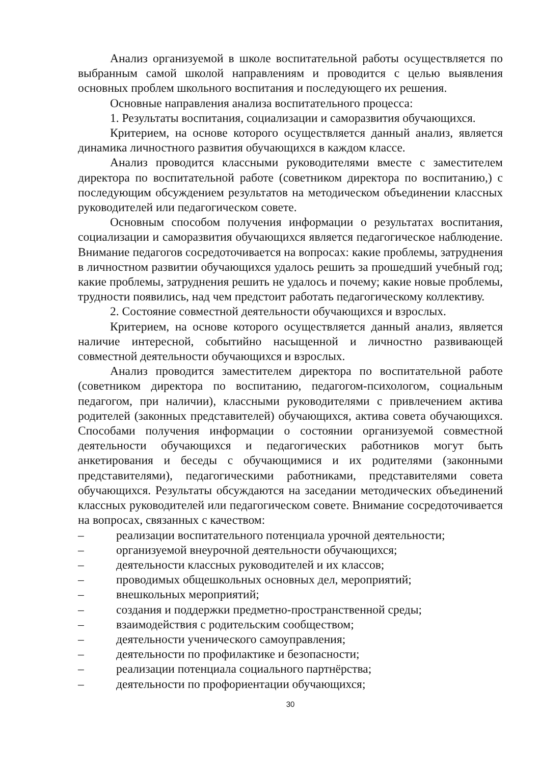Анализ организуемой в школе воспитательной работы осуществляется по выбранным самой школой направлениям и проводится с целью выявления основных проблем школьного воспитания и последующего их решения.
Основные направления анализа воспитательного процесса:
1. Результаты воспитания, социализации и саморазвития обучающихся.
Критерием, на основе которого осуществляется данный анализ, является динамика личностного развития обучающихся в каждом классе.
Анализ проводится классными руководителями вместе с заместителем директора по воспитательной работе (советником директора по воспитанию,) с последующим обсуждением результатов на методическом объединении классных руководителей или педагогическом совете.
Основным способом получения информации о результатах воспитания, социализации и саморазвития обучающихся является педагогическое наблюдение. Внимание педагогов сосредоточивается на вопросах: какие проблемы, затруднения в личностном развитии обучающихся удалось решить за прошедший учебный год; какие проблемы, затруднения решить не удалось и почему; какие новые проблемы, трудности появились, над чем предстоит работать педагогическому коллективу.
2. Состояние совместной деятельности обучающихся и взрослых.
Критерием, на основе которого осуществляется данный анализ, является наличие интересной, событийно насыщенной и личностно развивающей совместной деятельности обучающихся и взрослых.
Анализ проводится заместителем директора по воспитательной работе (советником директора по воспитанию, педагогом-психологом, социальным педагогом, при наличии), классными руководителями с привлечением актива родителей (законных представителей) обучающихся, актива совета обучающихся. Способами получения информации о состоянии организуемой совместной деятельности обучающихся и педагогических работников могут быть анкетирования и беседы с обучающимися и их родителями (законными представителями), педагогическими работниками, представителями совета обучающихся. Результаты обсуждаются на заседании методических объединений классных руководителей или педагогическом совете. Внимание сосредоточивается на вопросах, связанных с качеством:
– реализации воспитательного потенциала урочной деятельности;
– организуемой внеурочной деятельности обучающихся;
– деятельности классных руководителей и их классов;
– проводимых общешкольных основных дел, мероприятий;
– внешкольных мероприятий;
– создания и поддержки предметно-пространственной среды;
– взаимодействия с родительским сообществом;
– деятельности ученического самоуправления;
– деятельности по профилактике и безопасности;
– реализации потенциала социального партнёрства;
– деятельности по профориентации обучающихся;
30